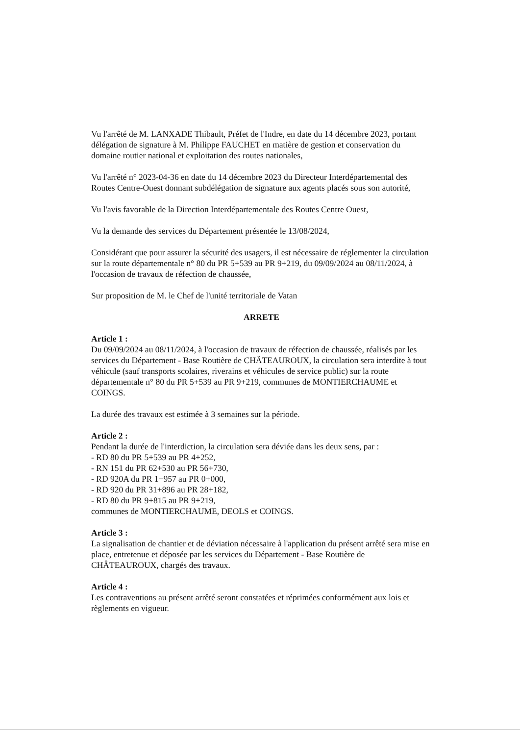Vu l'arrêté de M. LANXADE Thibault, Préfet de l'Indre, en date du 14 décembre 2023, portant délégation de signature à M. Philippe FAUCHET en matière de gestion et conservation du domaine routier national et exploitation des routes nationales,
Vu l'arrêté n° 2023-04-36 en date du 14 décembre 2023 du Directeur Interdépartemental des Routes Centre-Ouest donnant subdélégation de signature aux agents placés sous son autorité,
Vu l'avis favorable de la Direction Interdépartementale des Routes Centre Ouest,
Vu la demande des services du Département présentée le 13/08/2024,
Considérant que pour assurer la sécurité des usagers, il est nécessaire de réglementer la circulation sur la route départementale n° 80 du PR 5+539 au PR 9+219, du 09/09/2024 au 08/11/2024, à l'occasion de travaux de réfection de chaussée,
Sur proposition de M. le Chef de l'unité territoriale de Vatan
ARRETE
Article 1 :
Du 09/09/2024 au 08/11/2024, à l'occasion de travaux de réfection de chaussée, réalisés par les services du Département - Base Routière de CHÂTEAUROUX, la circulation sera interdite à tout véhicule (sauf transports scolaires, riverains et véhicules de service public) sur la route départementale n° 80 du PR 5+539 au PR 9+219, communes de MONTIERCHAUME et COINGS.
La durée des travaux est estimée à 3 semaines sur la période.
Article 2 :
Pendant la durée de l'interdiction, la circulation sera déviée dans les deux sens, par :
- RD 80 du PR 5+539 au PR 4+252,
- RN 151 du PR 62+530 au PR 56+730,
- RD 920A du PR 1+957 au PR 0+000,
- RD 920 du PR 31+896 au PR 28+182,
- RD 80 du PR 9+815 au PR 9+219,
communes de MONTIERCHAUME, DEOLS et COINGS.
Article 3 :
La signalisation de chantier et de déviation nécessaire à l'application du présent arrêté sera mise en place, entretenue et déposée par les services du Département - Base Routière de CHÂTEAUROUX, chargés des travaux.
Article 4 :
Les contraventions au présent arrêté seront constatées et réprimées conformément aux lois et règlements en vigueur.